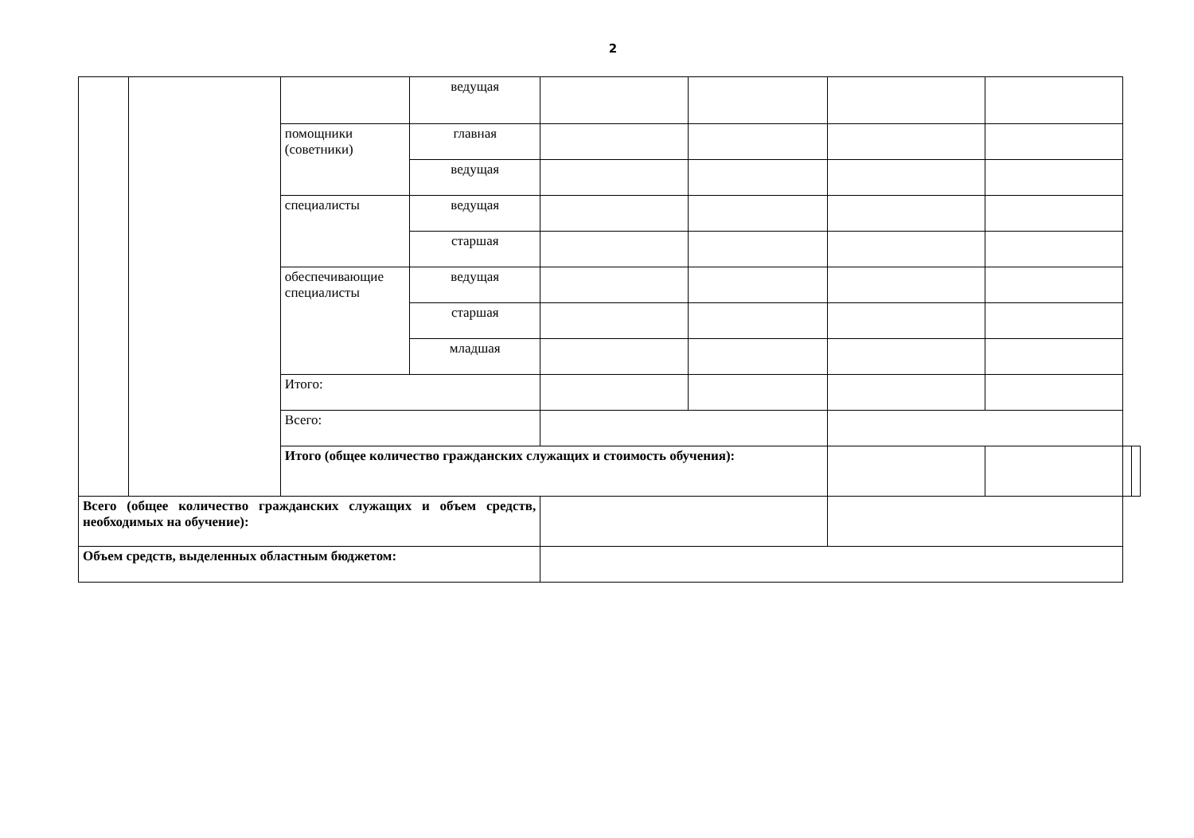2
| | | | ведущая | | | | | | |
| | | помощники (советники) | главная | | | | | | |
| | | | ведущая | | | | | | |
| | | специалисты | ведущая | | | | | | |
| | | | старшая | | | | | | |
| | | обеспечивающие специалисты | ведущая | | | | | | |
| | | | старшая | | | | | | |
| | | | младшая | | | | | | |
| | | Итого: | | | | | | | |
| | | Всего: | | | | | | | |
| | | Итого (общее количество гражданских служащих и стоимость обучения): | | | | | | | |
| Всего (общее количество гражданских служащих и объем средств, необходимых на обучение): | | | | | | | | | |
| Объем средств, выделенных областным бюджетом: | | | | | | | | | |